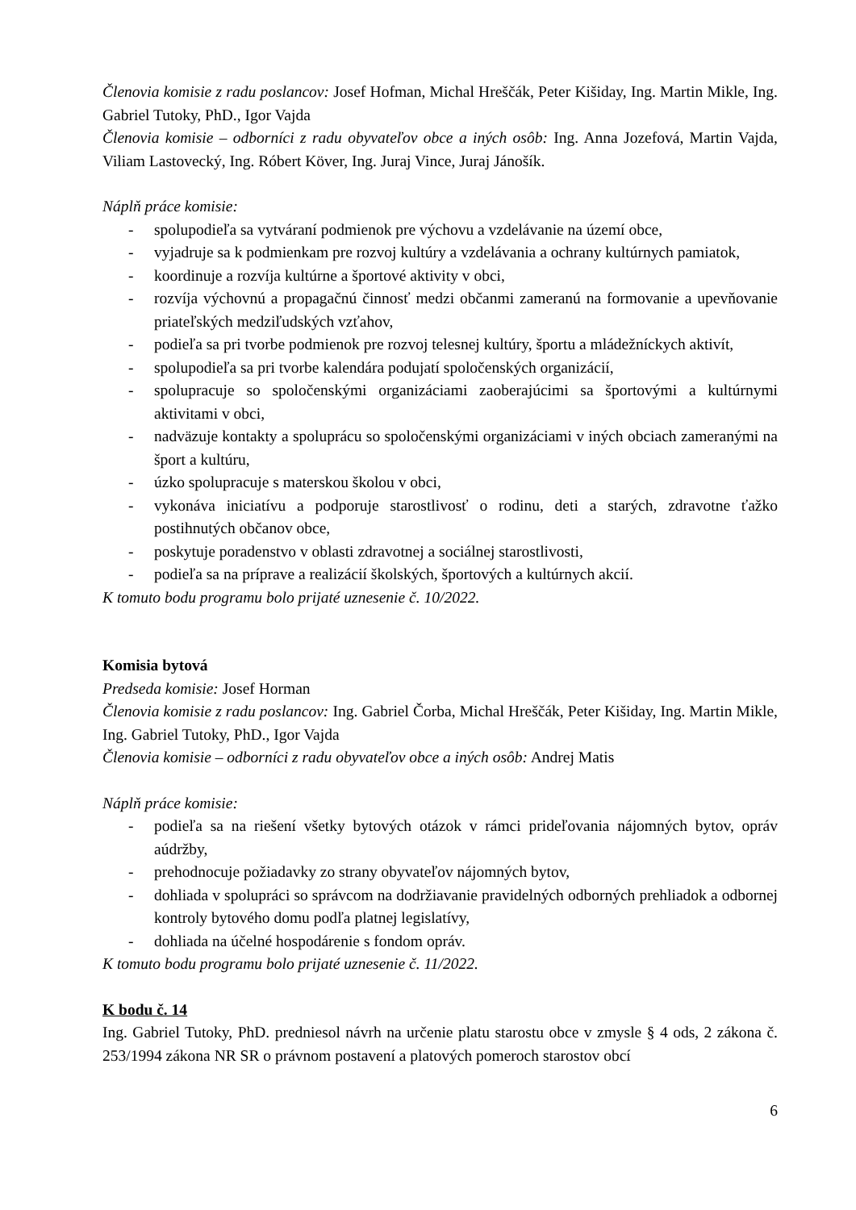Členovia komisie z radu poslancov: Josef Hofman, Michal Hreščák, Peter Kišiday, Ing. Martin Mikle, Ing. Gabriel Tutoky, PhD., Igor Vajda
Členovia komisie – odborníci z radu obyvateľov obce a iných osôb: Ing. Anna Jozefová, Martin Vajda, Viliam Lastovecký, Ing. Róbert Köver, Ing. Juraj Vince, Juraj Jánošík.
Náplň práce komisie:
- spolupodieľa sa vytváraní podmienok pre výchovu a vzdelávanie na území obce,
- vyjadruje sa k podmienkam pre rozvoj kultúry a vzdelávania a ochrany kultúrnych pamiatok,
- koordinuje a rozvíja kultúrne a športové aktivity v obci,
- rozvíja výchovnú a propagačnú činnosť medzi občanmi zameranú na formovanie a upevňovanie priateľských medziľudských vzťahov,
- podieľa sa pri tvorbe podmienok pre rozvoj telesnej kultúry, športu a mládežníckych aktivít,
- spolupodieľa sa pri tvorbe kalendára podujatí spoločenských organizácií,
- spolupracuje so spoločenskými organizáciami zaoberajúcimi sa športovými a kultúrnymi aktivitami v obci,
- nadväzuje kontakty a spoluprácu so spoločenskými organizáciami v iných obciach zameranými na šport a kultúru,
- úzko spolupracuje s materskou školou v obci,
- vykonáva iniciatívu a podporuje starostlivosť o rodinu, deti a starých, zdravotne ťažko postihnutých občanov obce,
- poskytuje poradenstvo v oblasti zdravotnej a sociálnej starostlivosti,
- podieľa sa na príprave a realizácií školských, športových a kultúrnych akcií.
K tomuto bodu programu bolo prijaté uznesenie č. 10/2022.
Komisia bytová
Predseda komisie: Josef Horman
Členovia komisie z radu poslancov: Ing. Gabriel Čorba, Michal Hreščák, Peter Kišiday, Ing. Martin Mikle, Ing. Gabriel Tutoky, PhD., Igor Vajda
Členovia komisie – odborníci z radu obyvateľov obce a iných osôb: Andrej Matis
Náplň práce komisie:
- podieľa sa na riešení všetky bytových otázok v rámci prideľovania nájomných bytov, opráv aúdržby,
- prehodnocuje požiadavky zo strany obyvateľov nájomných bytov,
- dohliada v spolupráci so správcom na dodržiavanie pravidelných odborných prehliadok a odbornej kontroly bytového domu podľa platnej legislatívy,
- dohliada na účelné hospodárenie s fondom opráv.
K tomuto bodu programu bolo prijaté uznesenie č. 11/2022.
K bodu č. 14
Ing. Gabriel Tutoky, PhD. predniesol návrh na určenie platu starostu obce v zmysle § 4 ods, 2 zákona č. 253/1994 zákona NR SR o právnom postavení a platových pomeroch starostov obcí
6